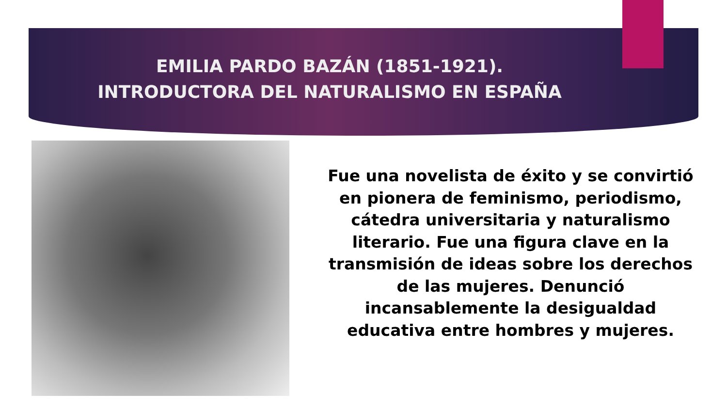EMILIA PARDO BAZÁN (1851-1921).
INTRODUCTORA DEL NATURALISMO EN ESPAÑA
Fue una novelista de éxito y se convirtió en pionera de feminismo, periodismo, cátedra universitaria y naturalismo literario. Fue una figura clave en la transmisión de ideas sobre los derechos de las mujeres. Denunció incansablemente la desigualdad educativa entre hombres y mujeres.